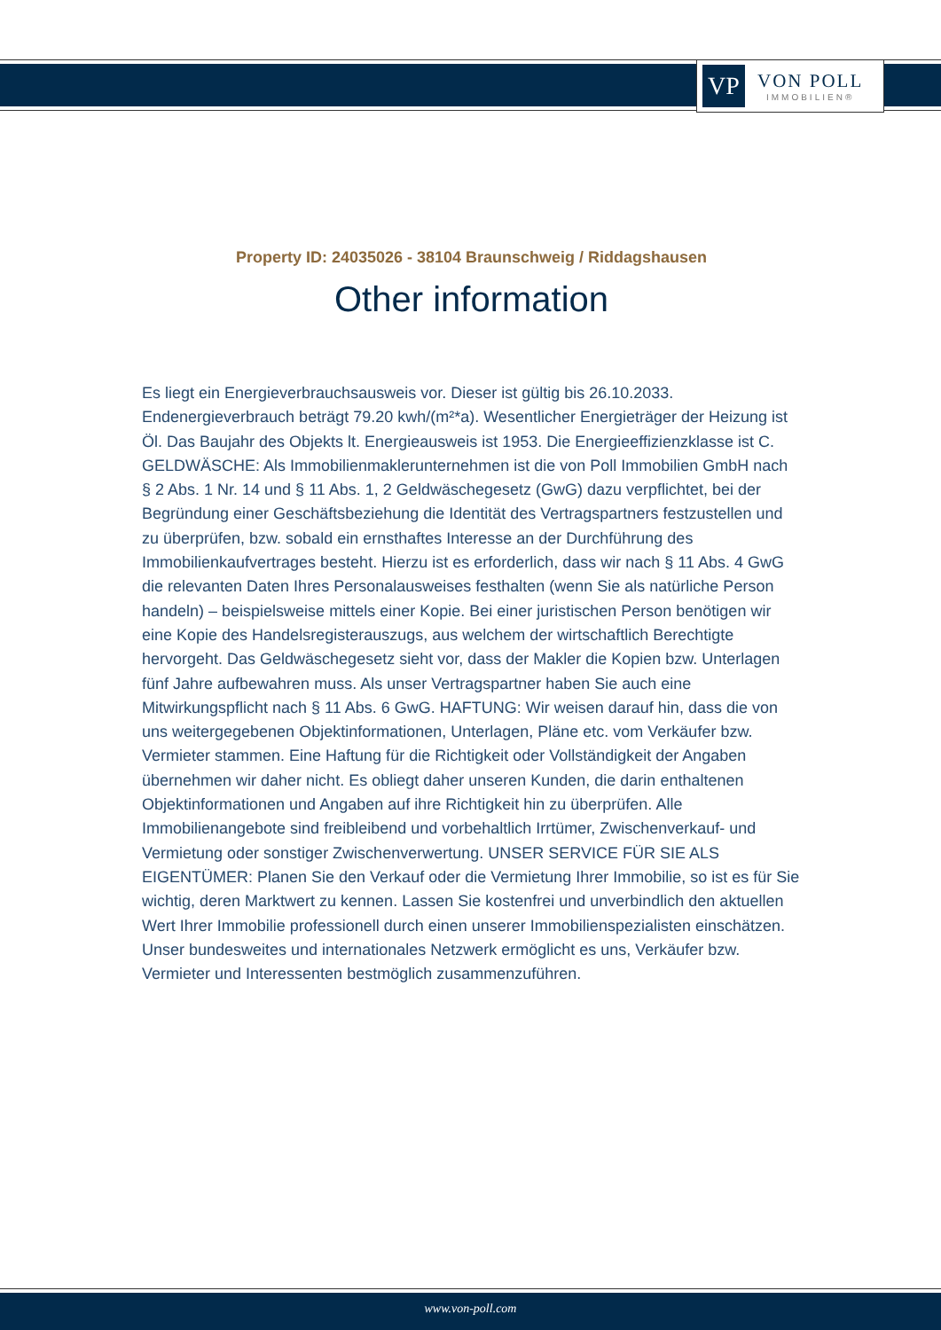VP
VON POLL
IMMOBILIEN®
Property ID: 24035026 - 38104 Braunschweig / Riddagshausen
Other information
Es liegt ein Energieverbrauchsausweis vor. Dieser ist gültig bis 26.10.2033. Endenergieverbrauch beträgt 79.20 kwh/(m²*a). Wesentlicher Energieträger der Heizung ist Öl. Das Baujahr des Objekts lt. Energieausweis ist 1953. Die Energieeffizienzklasse ist C. GELDWÄSCHE: Als Immobilienmaklerunternehmen ist die von Poll Immobilien GmbH nach § 2 Abs. 1 Nr. 14 und § 11 Abs. 1, 2 Geldwäschegesetz (GwG) dazu verpflichtet, bei der Begründung einer Geschäftsbeziehung die Identität des Vertragspartners festzustellen und zu überprüfen, bzw. sobald ein ernsthaftes Interesse an der Durchführung des Immobilienkaufvertrages besteht. Hierzu ist es erforderlich, dass wir nach § 11 Abs. 4 GwG die relevanten Daten Ihres Personalausweises festhalten (wenn Sie als natürliche Person handeln) – beispielsweise mittels einer Kopie. Bei einer juristischen Person benötigen wir eine Kopie des Handelsregisterauszugs, aus welchem der wirtschaftlich Berechtigte hervorgeht. Das Geldwäschegesetz sieht vor, dass der Makler die Kopien bzw. Unterlagen fünf Jahre aufbewahren muss. Als unser Vertragspartner haben Sie auch eine Mitwirkungspflicht nach § 11 Abs. 6 GwG. HAFTUNG: Wir weisen darauf hin, dass die von uns weitergegebenen Objektinformationen, Unterlagen, Pläne etc. vom Verkäufer bzw. Vermieter stammen. Eine Haftung für die Richtigkeit oder Vollständigkeit der Angaben übernehmen wir daher nicht. Es obliegt daher unseren Kunden, die darin enthaltenen Objektinformationen und Angaben auf ihre Richtigkeit hin zu überprüfen. Alle Immobilienangebote sind freibleibend und vorbehaltlich Irrtümer, Zwischenverkauf- und Vermietung oder sonstiger Zwischenverwertung. UNSER SERVICE FÜR SIE ALS EIGENTÜMER: Planen Sie den Verkauf oder die Vermietung Ihrer Immobilie, so ist es für Sie wichtig, deren Marktwert zu kennen. Lassen Sie kostenfrei und unverbindlich den aktuellen Wert Ihrer Immobilie professionell durch einen unserer Immobilienspezialisten einschätzen. Unser bundesweites und internationales Netzwerk ermöglicht es uns, Verkäufer bzw. Vermieter und Interessenten bestmöglich zusammenzuführen.
www.von-poll.com